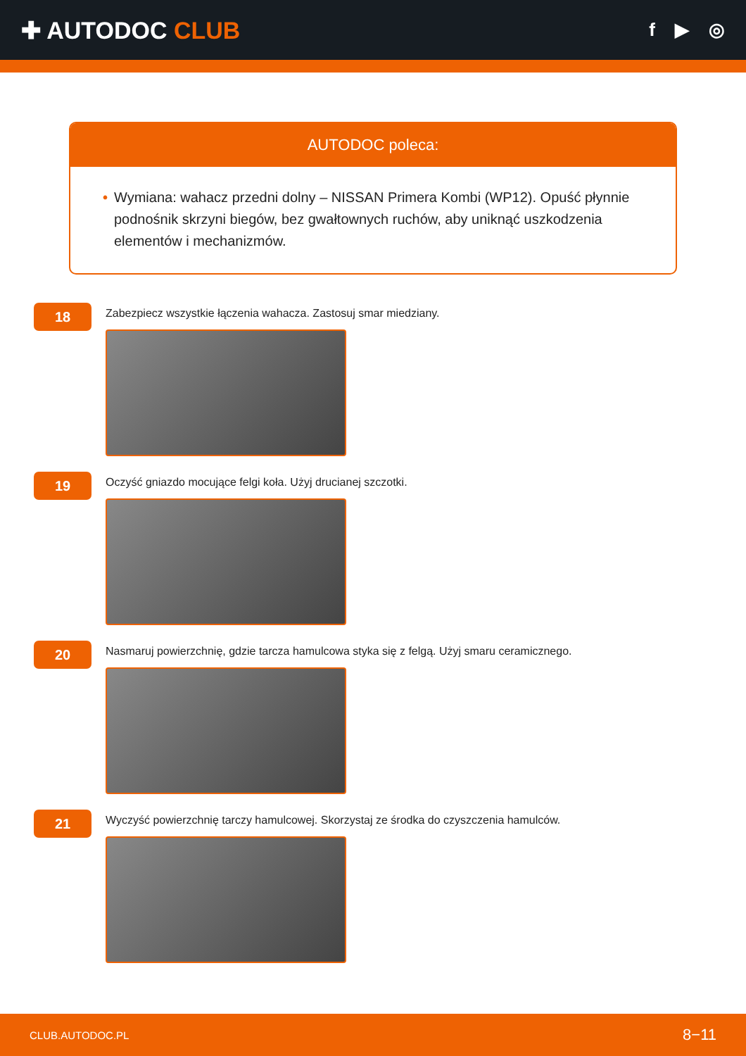✚ AUTODOC CLUB
f ▶ ◎
AUTODOC poleca:
• Wymiana: wahacz przedni dolny – NISSAN Primera Kombi (WP12). Opuść płynnie podnośnik skrzyni biegów, bez gwałtownych ruchów, aby uniknąć uszkodzenia elementów i mechanizmów.
18
Zabezpiecz wszystkie łączenia wahacza. Zastosuj smar miedziany.
19
Oczyść gniazdo mocujące felgi koła. Użyj drucianej szczotki.
20
Nasmaruj powierzchnię, gdzie tarcza hamulcowa styka się z felgą. Użyj smaru ceramicznego.
21
Wyczyść powierzchnię tarczy hamulcowej. Skorzystaj ze środka do czyszczenia hamulców.
CLUB.AUTODOC.PL 8−11